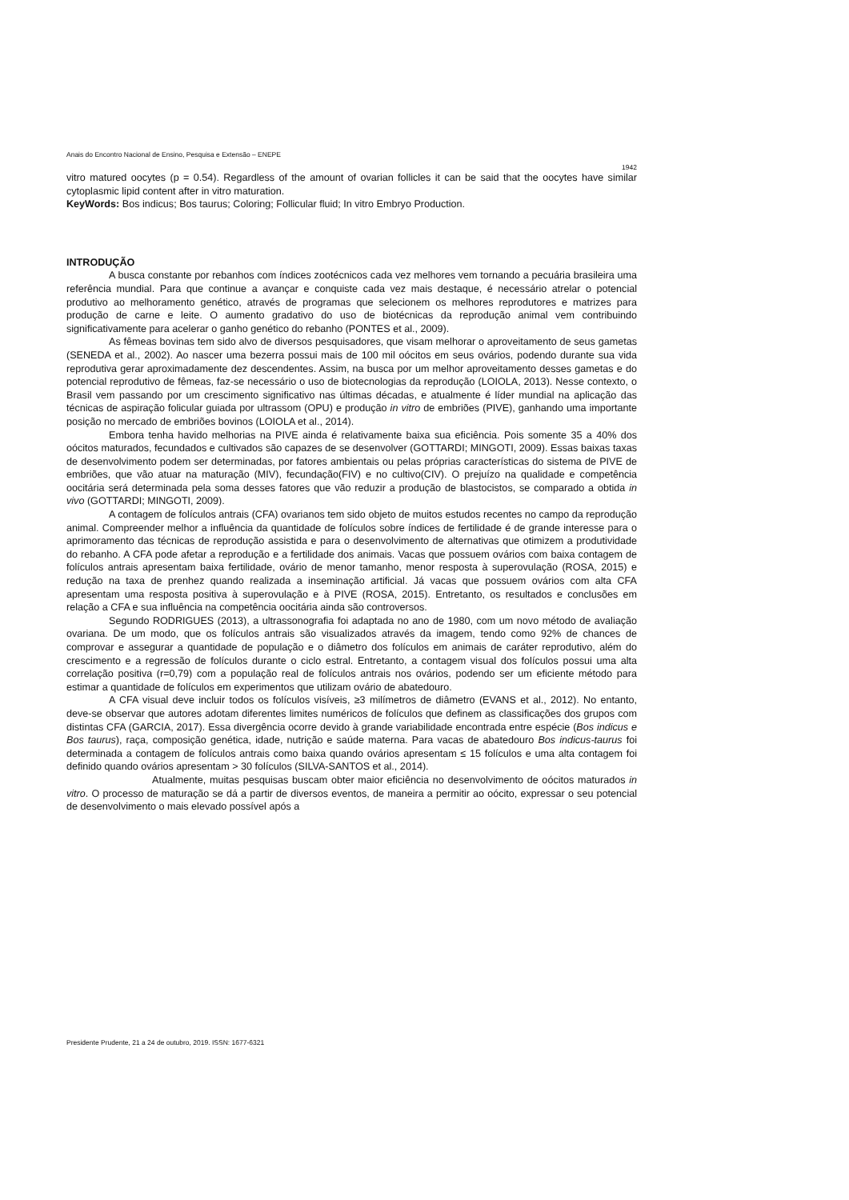Anais do Encontro Nacional de Ensino, Pesquisa e Extensão – ENEPE
1942
vitro matured oocytes (p = 0.54). Regardless of the amount of ovarian follicles it can be said that the oocytes have similar cytoplasmic lipid content after in vitro maturation.
KeyWords: Bos indicus; Bos taurus; Coloring; Follicular fluid; In vitro Embryo Production.
INTRODUÇÃO
A busca constante por rebanhos com índices zootécnicos cada vez melhores vem tornando a pecuária brasileira uma referência mundial. Para que continue a avançar e conquiste cada vez mais destaque, é necessário atrelar o potencial produtivo ao melhoramento genético, através de programas que selecionem os melhores reprodutores e matrizes para produção de carne e leite. O aumento gradativo do uso de biotécnicas da reprodução animal vem contribuindo significativamente para acelerar o ganho genético do rebanho (PONTES et al., 2009).
As fêmeas bovinas tem sido alvo de diversos pesquisadores, que visam melhorar o aproveitamento de seus gametas (SENEDA et al., 2002). Ao nascer uma bezerra possui mais de 100 mil oócitos em seus ovários, podendo durante sua vida reprodutiva gerar aproximadamente dez descendentes. Assim, na busca por um melhor aproveitamento desses gametas e do potencial reprodutivo de fêmeas, faz-se necessário o uso de biotecnologias da reprodução (LOIOLA, 2013). Nesse contexto, o Brasil vem passando por um crescimento significativo nas últimas décadas, e atualmente é líder mundial na aplicação das técnicas de aspiração folicular guiada por ultrassom (OPU) e produção in vitro de embriões (PIVE), ganhando uma importante posição no mercado de embriões bovinos (LOIOLA et al., 2014).
Embora tenha havido melhorias na PIVE ainda é relativamente baixa sua eficiência. Pois somente 35 a 40% dos oócitos maturados, fecundados e cultivados são capazes de se desenvolver (GOTTARDI; MINGOTI, 2009). Essas baixas taxas de desenvolvimento podem ser determinadas, por fatores ambientais ou pelas próprias características do sistema de PIVE de embriões, que vão atuar na maturação (MIV), fecundação(FIV) e no cultivo(CIV). O prejuízo na qualidade e competência oocitária será determinada pela soma desses fatores que vão reduzir a produção de blastocistos, se comparado a obtida in vivo (GOTTARDI; MINGOTI, 2009).
A contagem de folículos antrais (CFA) ovarianos tem sido objeto de muitos estudos recentes no campo da reprodução animal. Compreender melhor a influência da quantidade de folículos sobre índices de fertilidade é de grande interesse para o aprimoramento das técnicas de reprodução assistida e para o desenvolvimento de alternativas que otimizem a produtividade do rebanho. A CFA pode afetar a reprodução e a fertilidade dos animais. Vacas que possuem ovários com baixa contagem de folículos antrais apresentam baixa fertilidade, ovário de menor tamanho, menor resposta à superovulação (ROSA, 2015) e redução na taxa de prenhez quando realizada a inseminação artificial. Já vacas que possuem ovários com alta CFA apresentam uma resposta positiva à superovulação e à PIVE (ROSA, 2015). Entretanto, os resultados e conclusões em relação a CFA e sua influência na competência oocitária ainda são controversos.
Segundo RODRIGUES (2013), a ultrassonografia foi adaptada no ano de 1980, com um novo método de avaliação ovariana. De um modo, que os folículos antrais são visualizados através da imagem, tendo como 92% de chances de comprovar e assegurar a quantidade de população e o diâmetro dos folículos em animais de caráter reprodutivo, além do crescimento e a regressão de folículos durante o ciclo estral. Entretanto, a contagem visual dos folículos possui uma alta correlação positiva (r=0,79) com a população real de folículos antrais nos ovários, podendo ser um eficiente método para estimar a quantidade de folículos em experimentos que utilizam ovário de abatedouro.
A CFA visual deve incluir todos os folículos visíveis, ≥3 milímetros de diâmetro (EVANS et al., 2012). No entanto, deve-se observar que autores adotam diferentes limites numéricos de folículos que definem as classificações dos grupos com distintas CFA (GARCIA, 2017). Essa divergência ocorre devido à grande variabilidade encontrada entre espécie (Bos indicus e Bos taurus), raça, composição genética, idade, nutrição e saúde materna. Para vacas de abatedouro Bos indicus-taurus foi determinada a contagem de folículos antrais como baixa quando ovários apresentam ≤ 15 folículos e uma alta contagem foi definido quando ovários apresentam > 30 folículos (SILVA-SANTOS et al., 2014).
Atualmente, muitas pesquisas buscam obter maior eficiência no desenvolvimento de oócitos maturados in vitro. O processo de maturação se dá a partir de diversos eventos, de maneira a permitir ao oócito, expressar o seu potencial de desenvolvimento o mais elevado possível após a
Presidente Prudente, 21 a 24 de outubro, 2019. ISSN: 1677-6321